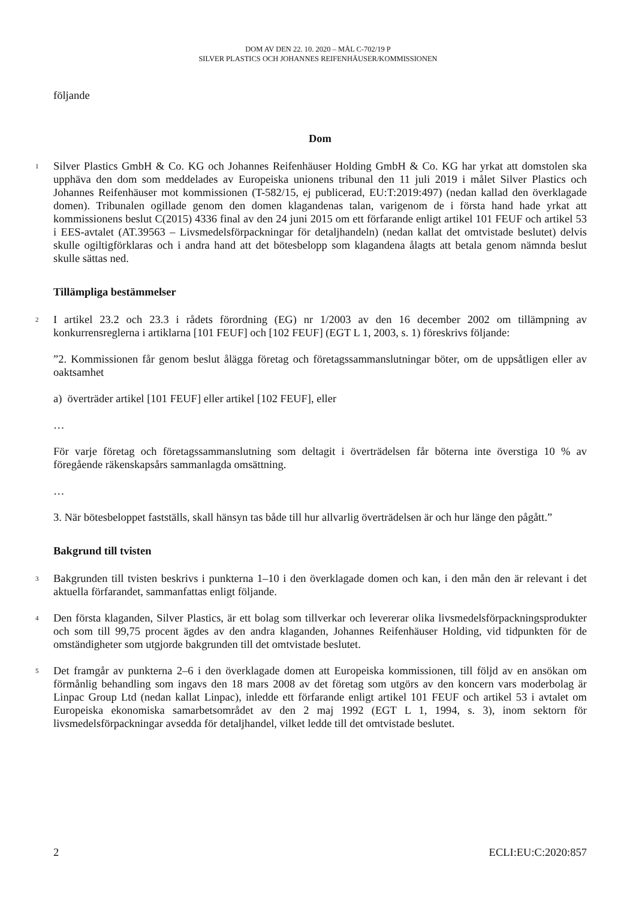DOM AV DEN 22. 10. 2020 – MÅL C-702/19 P
SILVER PLASTICS OCH JOHANNES REIFENHÄUSER/KOMMISSIONEN
följande
Dom
1
Silver Plastics GmbH & Co. KG och Johannes Reifenhäuser Holding GmbH & Co. KG har yrkat att domstolen ska upphäva den dom som meddelades av Europeiska unionens tribunal den 11 juli 2019 i målet Silver Plastics och Johannes Reifenhäuser mot kommissionen (T-582/15, ej publicerad, EU:T:2019:497) (nedan kallad den överklagade domen). Tribunalen ogillade genom den domen klagandenas talan, varigenom de i första hand hade yrkat att kommissionens beslut C(2015) 4336 final av den 24 juni 2015 om ett förfarande enligt artikel 101 FEUF och artikel 53 i EES-avtalet (AT.39563 – Livsmedelsförpackningar för detaljhandeln) (nedan kallat det omtvistade beslutet) delvis skulle ogiltigförklaras och i andra hand att det bötesbelopp som klagandena ålagts att betala genom nämnda beslut skulle sättas ned.
Tillämpliga bestämmelser
2
I artikel 23.2 och 23.3 i rådets förordning (EG) nr 1/2003 av den 16 december 2002 om tillämpning av konkurrensreglerna i artiklarna [101 FEUF] och [102 FEUF] (EGT L 1, 2003, s. 1) föreskrivs följande:
”2. Kommissionen får genom beslut ålägga företag och företagssammanslutningar böter, om de uppsåtligen eller av oaktsamhet
a) överträder artikel [101 FEUF] eller artikel [102 FEUF], eller
…
För varje företag och företagssammanslutning som deltagit i överträdelsen får böterna inte överstiga 10 % av föregående räkenskapsårs sammanlagda omsättning.
…
3. När bötesbeloppet fastställs, skall hänsyn tas både till hur allvarlig överträdelsen är och hur länge den pågått.”
Bakgrund till tvisten
3
Bakgrunden till tvisten beskrivs i punkterna 1–10 i den överklagade domen och kan, i den mån den är relevant i det aktuella förfarandet, sammanfattas enligt följande.
4
Den första klaganden, Silver Plastics, är ett bolag som tillverkar och levererar olika livsmedelsförpackningsprodukter och som till 99,75 procent ägdes av den andra klaganden, Johannes Reifenhäuser Holding, vid tidpunkten för de omständigheter som utgjorde bakgrunden till det omtvistade beslutet.
5
Det framgår av punkterna 2–6 i den överklagade domen att Europeiska kommissionen, till följd av en ansökan om förmånlig behandling som ingavs den 18 mars 2008 av det företag som utgörs av den koncern vars moderbolag är Linpac Group Ltd (nedan kallat Linpac), inledde ett förfarande enligt artikel 101 FEUF och artikel 53 i avtalet om Europeiska ekonomiska samarbetsområdet av den 2 maj 1992 (EGT L 1, 1994, s. 3), inom sektorn för livsmedelsförpackningar avsedda för detaljhandel, vilket ledde till det omtvistade beslutet.
2 ECLI:EU:C:2020:857